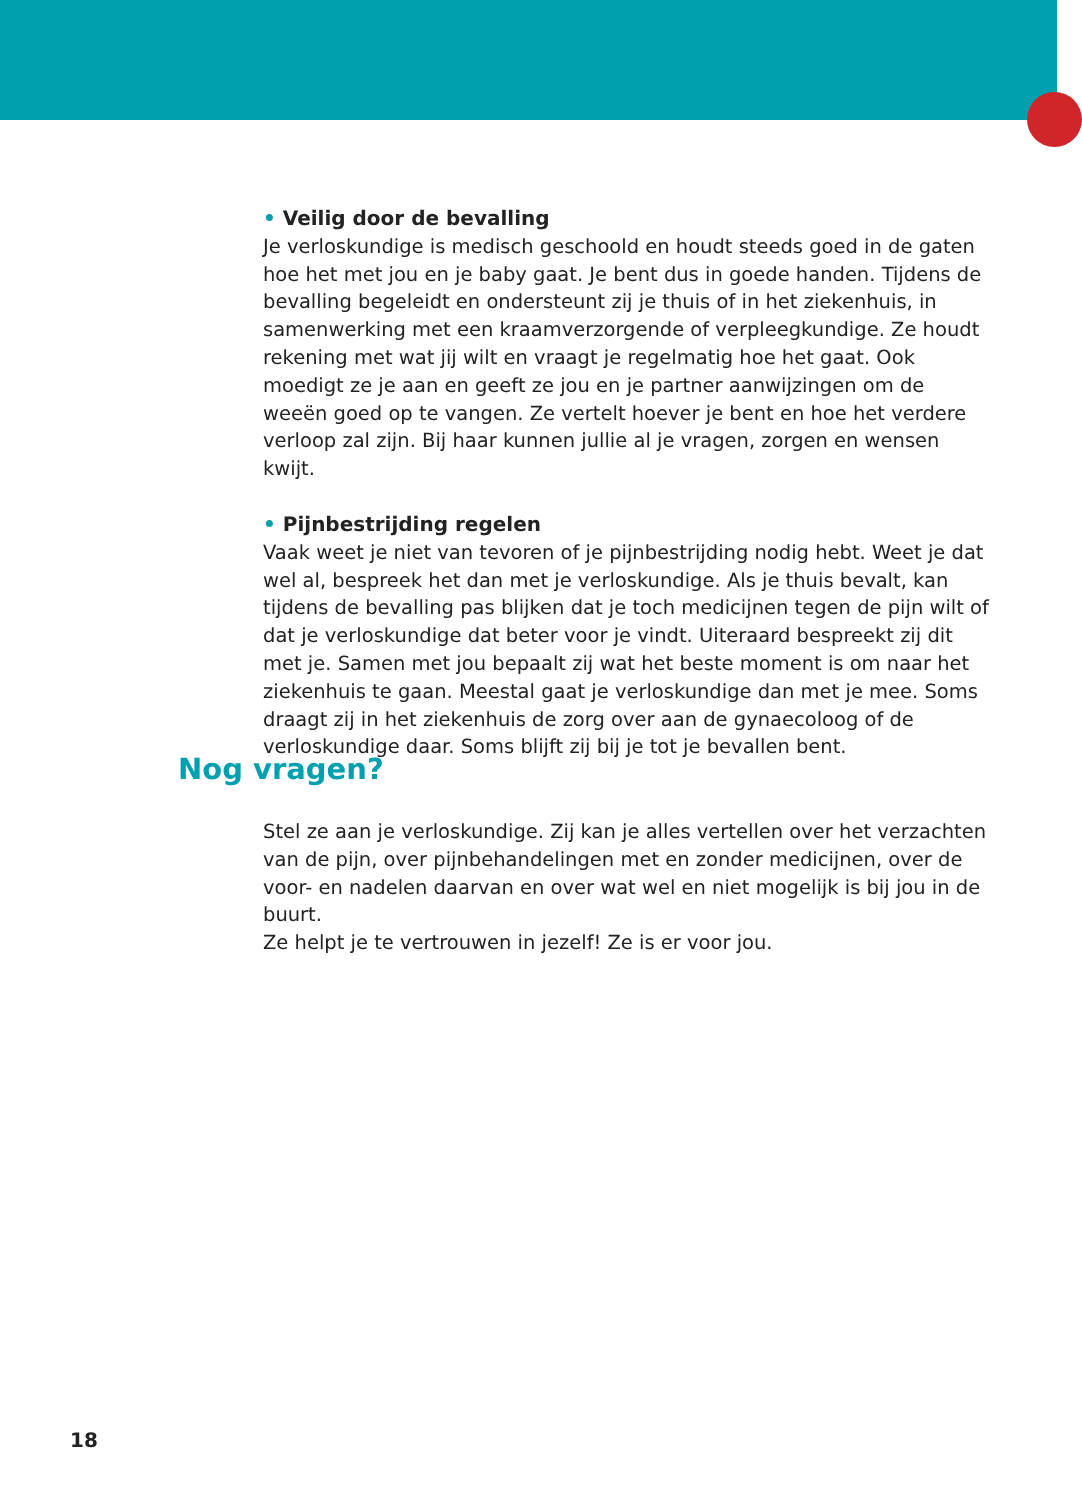• Veilig door de bevalling
Je verloskundige is medisch geschoold en houdt steeds goed in de gaten hoe het met jou en je baby gaat. Je bent dus in goede handen. Tijdens de bevalling begeleidt en ondersteunt zij je thuis of in het ziekenhuis, in samenwerking met een kraamverzorgende of verpleegkundige. Ze houdt rekening met wat jij wilt en vraagt je regelmatig hoe het gaat. Ook moedigt ze je aan en geeft ze jou en je partner aanwijzingen om de weeën goed op te vangen. Ze vertelt hoever je bent en hoe het verdere verloop zal zijn. Bij haar kunnen jullie al je vragen, zorgen en wensen kwijt.
• Pijnbestrijding regelen
Vaak weet je niet van tevoren of je pijnbestrijding nodig hebt. Weet je dat wel al, bespreek het dan met je verloskundige. Als je thuis bevalt, kan tijdens de bevalling pas blijken dat je toch medicijnen tegen de pijn wilt of dat je verloskundige dat beter voor je vindt. Uiteraard bespreekt zij dit met je. Samen met jou bepaalt zij wat het beste moment is om naar het ziekenhuis te gaan. Meestal gaat je verloskundige dan met je mee. Soms draagt zij in het ziekenhuis de zorg over aan de gynaecoloog of de verloskundige daar. Soms blijft zij bij je tot je bevallen bent.
Nog vragen?
Stel ze aan je verloskundige. Zij kan je alles vertellen over het verzachten van de pijn, over pijnbehandelingen met en zonder medicijnen, over de voor- en nadelen daarvan en over wat wel en niet mogelijk is bij jou in de buurt.
Ze helpt je te vertrouwen in jezelf! Ze is er voor jou.
18